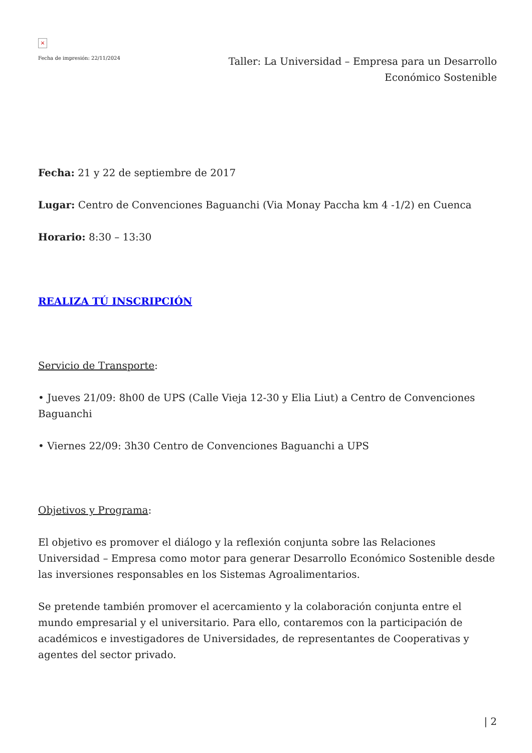×
Fecha de impresión: 22/11/2024
Taller: La Universidad – Empresa para un Desarrollo Económico Sostenible
Fecha: 21 y 22 de septiembre de 2017
Lugar: Centro de Convenciones Baguanchi (Via Monay Paccha km 4 -1/2) en Cuenca
Horario: 8:30 – 13:30
REALIZA TÚ INSCRIPCIÓN
Servicio de Transporte:
• Jueves 21/09: 8h00 de UPS (Calle Vieja 12-30 y Elia Liut) a Centro de Convenciones Baguanchi
• Viernes 22/09: 3h30 Centro de Convenciones Baguanchi a UPS
Objetivos y Programa:
El objetivo es promover el diálogo y la reflexión conjunta sobre las Relaciones Universidad – Empresa como motor para generar Desarrollo Económico Sostenible desde las inversiones responsables en los Sistemas Agroalimentarios.
Se pretende también promover el acercamiento y la colaboración conjunta entre el mundo empresarial y el universitario. Para ello, contaremos con la participación de académicos e investigadores de Universidades, de representantes de Cooperativas y agentes del sector privado.
| 2